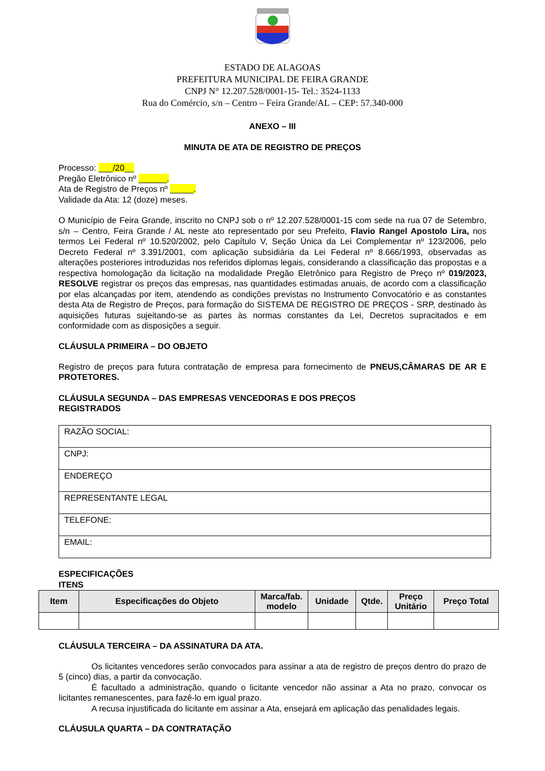ESTADO DE ALAGOAS
PREFEITURA MUNICIPAL DE FEIRA GRANDE
CNPJ N° 12.207.528/0001-15- Tel.: 3524-1133
Rua do Comércio, s/n – Centro – Feira Grande/AL – CEP: 57.340-000
ANEXO – III
MINUTA DE ATA DE REGISTRO DE PREÇOS
Processo: ___/20__
Pregão Eletrônico nº ______.
Ata de Registro de Preços nº _____.
Validade da Ata: 12 (doze) meses.
O Município de Feira Grande, inscrito no CNPJ sob o nº 12.207.528/0001-15 com sede na rua 07 de Setembro, s/n – Centro, Feira Grande / AL neste ato representado por seu Prefeito, Flavio Rangel Apostolo Lira, nos termos Lei Federal nº 10.520/2002, pelo Capítulo V, Seção Única da Lei Complementar nº 123/2006, pelo Decreto Federal nº 3.391/2001, com aplicação subsidiária da Lei Federal nº 8.666/1993, observadas as alterações posteriores introduzidas nos referidos diplomas legais, considerando a classificação das propostas e a respectiva homologação da licitação na modalidade Pregão Eletrônico para Registro de Preço nº 019/2023, RESOLVE registrar os preços das empresas, nas quantidades estimadas anuais, de acordo com a classificação por elas alcançadas por item, atendendo as condições previstas no Instrumento Convocatório e as constantes desta Ata de Registro de Preços, para formação do SISTEMA DE REGISTRO DE PREÇOS - SRP, destinado às aquisições futuras sujeitando-se as partes às normas constantes da Lei, Decretos supracitados e em conformidade com as disposições a seguir.
CLÁUSULA PRIMEIRA – DO OBJETO
Registro de preços para futura contratação de empresa para fornecimento de PNEUS,CÂMARAS DE AR E PROTETORES.
CLÁUSULA SEGUNDA – DAS EMPRESAS VENCEDORAS E DOS PREÇOS
REGISTRADOS
| RAZÃO SOCIAL: |
| CNPJ: |
| ENDEREÇO |
| REPRESENTANTE LEGAL |
| TELEFONE: |
| EMAIL: |
ESPECIFICAÇÕES
ITENS
| Item | Especificações do Objeto | Marca/fab. modelo | Unidade | Qtde. | Preço Unitário | Preço Total |
| --- | --- | --- | --- | --- | --- | --- |
CLÁUSULA TERCEIRA – DA ASSINATURA DA ATA.
Os licitantes vencedores serão convocados para assinar a ata de registro de preços dentro do prazo de 5 (cinco) dias, a partir da convocação.
É facultado a administração, quando o licitante vencedor não assinar a Ata no prazo, convocar os licitantes remanescentes, para fazê-lo em igual prazo.
A recusa injustificada do licitante em assinar a Ata, ensejará em aplicação das penalidades legais.
CLÁUSULA QUARTA – DA CONTRATAÇÃO